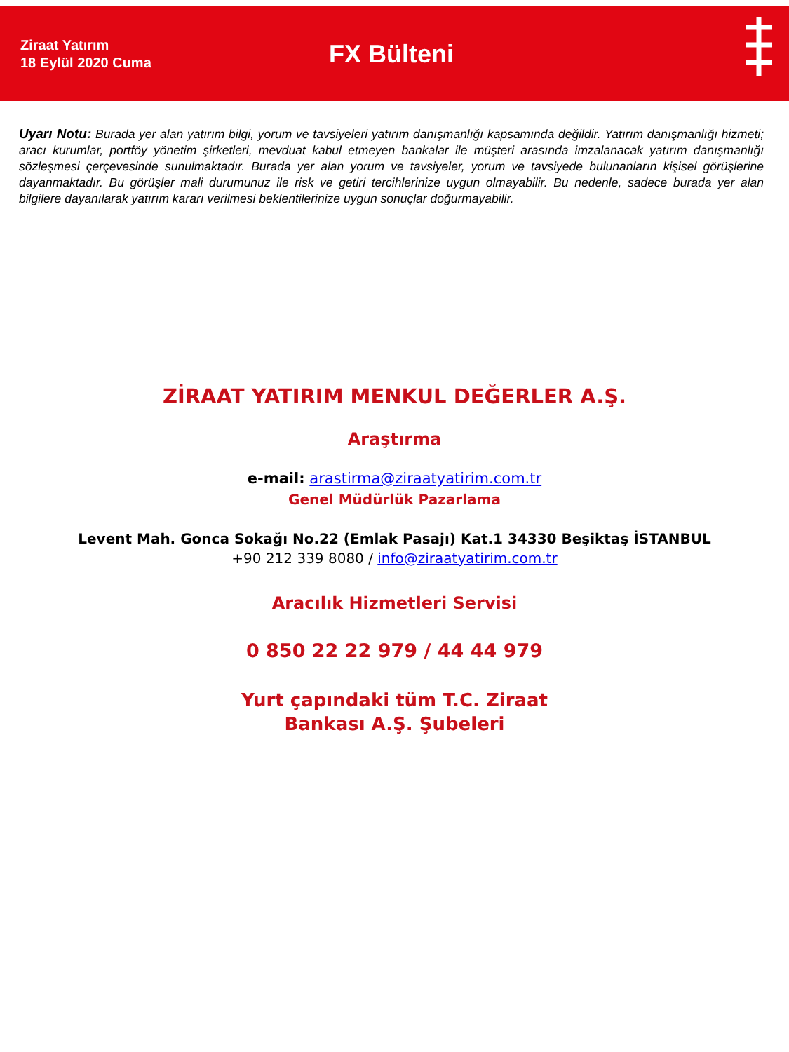Ziraat Yatırım
18 Eylül 2020 Cuma
FX Bülteni
Uyarı Notu: Burada yer alan yatırım bilgi, yorum ve tavsiyeleri yatırım danışmanlığı kapsamında değildir. Yatırım danışmanlığı hizmeti; aracı kurumlar, portföy yönetim şirketleri, mevduat kabul etmeyen bankalar ile müşteri arasında imzalanacak yatırım danışmanlığı sözleşmesi çerçevesinde sunulmaktadır. Burada yer alan yorum ve tavsiyeler, yorum ve tavsiyede bulunanların kişisel görüşlerine dayanmaktadır. Bu görüşler mali durumunuz ile risk ve getiri tercihlerinize uygun olmayabilir. Bu nedenle, sadece burada yer alan bilgilere dayanılarak yatırım kararı verilmesi beklentilerinize uygun sonuçlar doğurmayabilir.
ZİRAAT YATIRIM MENKUL DEĞERLER A.Ş.
Araştırma
e-mail: arastirma@ziraatyatirim.com.tr
Genel Müdürlük Pazarlama
Levent Mah. Gonca Sokağı No.22 (Emlak Pasajı) Kat.1 34330 Beşiktaş İSTANBUL
+90 212 339 8080 / info@ziraatyatirim.com.tr
Aracılık Hizmetleri Servisi
0 850 22 22 979 / 44 44 979
Yurt çapındaki tüm T.C. Ziraat
Bankası A.Ş. Şubeleri